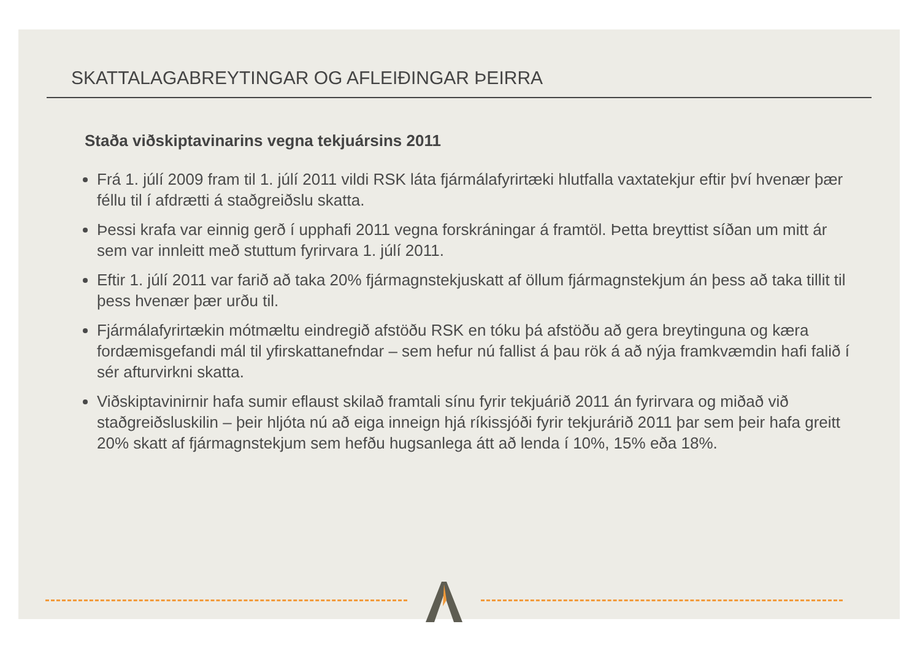SKATTALAGABREYTINGAR OG AFLEIÐINGAR ÞEIRRA
Staða viðskiptavinarins vegna tekjuársins 2011
Frá 1. júlí 2009 fram til 1. júlí 2011 vildi RSK láta fjármálafyrirtæki hlutfalla vaxtatekjur eftir því hvenær þær féllu til í afdrætti á staðgreiðslu skatta.
Þessi krafa var einnig gerð í upphafi 2011 vegna forskráningar á framtöl. Þetta breyttist síðan um mitt ár sem var innleitt með stuttum fyrirvara 1. júlí 2011.
Eftir 1. júlí 2011 var farið að taka 20% fjármagnstekjuskatt af öllum fjármagnstekjum án þess að taka tillit til þess hvenær þær urðu til.
Fjármálafyrirtækin mótmæltu eindregið afstöðu RSK en tóku þá afstöðu að gera breytinguna og kæra fordæmisgefandi mál til yfirskattanefndar – sem hefur nú fallist á þau rök á að nýja framkvæmdin hafi falið í sér afturvirkni skatta.
Viðskiptavinirnir hafa sumir eflaust skilað framtali sínu fyrir tekjuárið 2011 án fyrirvara og miðað við staðgreiðsluskilin – þeir hljóta nú að eiga inneign hjá ríkissjóði fyrir tekjurárið 2011 þar sem þeir hafa greitt 20% skatt af fjármagnstekjum sem hefðu hugsanlega átt að lenda í 10%, 15% eða 18%.